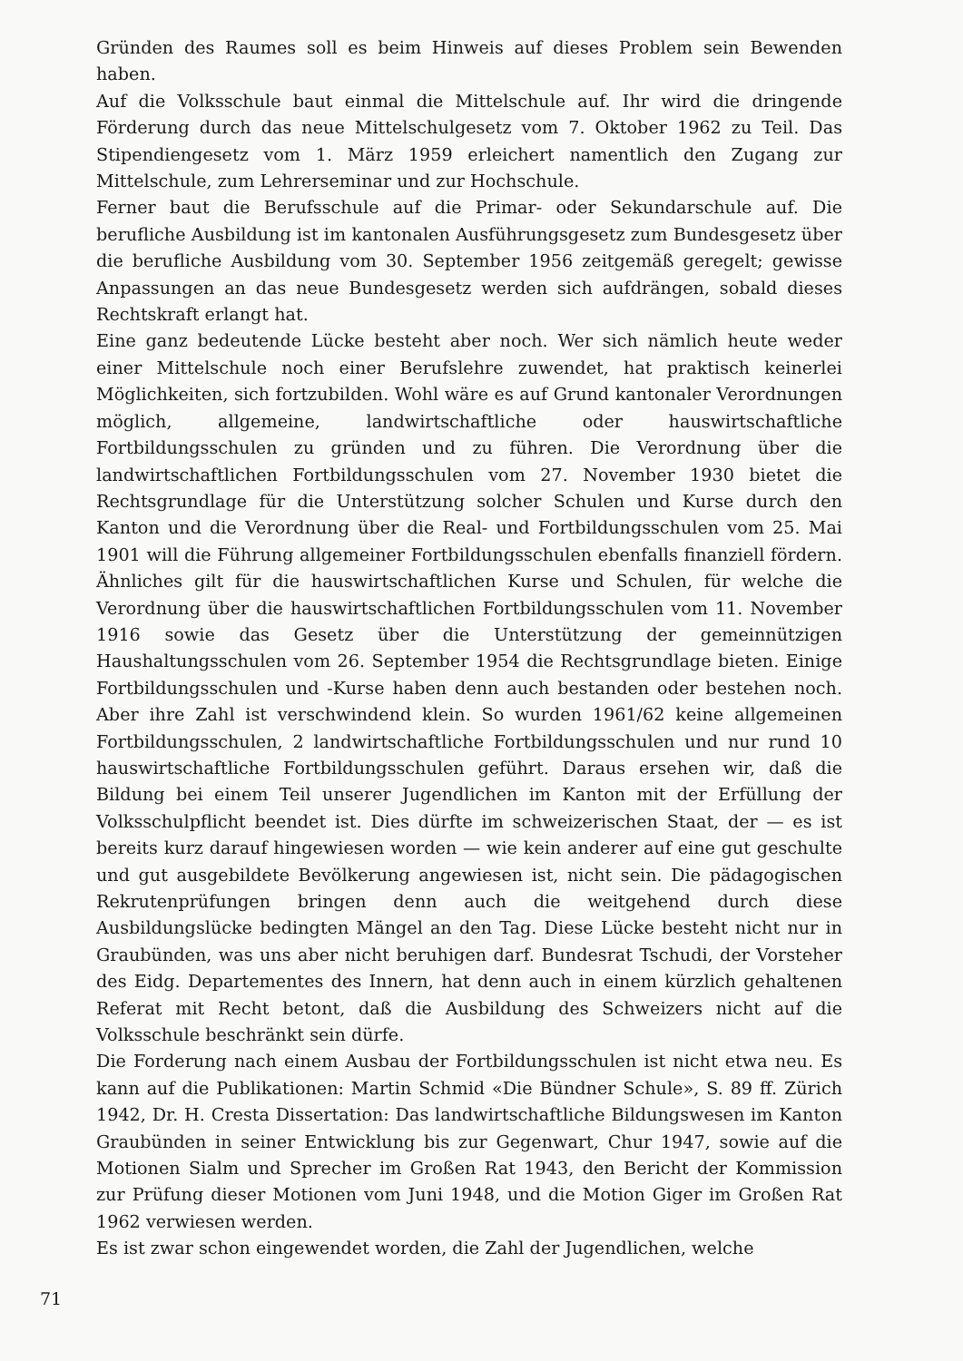Gründen des Raumes soll es beim Hinweis auf dieses Problem sein Bewenden haben.
Auf die Volksschule baut einmal die Mittelschule auf. Ihr wird die dringende Förderung durch das neue Mittelschulgesetz vom 7. Oktober 1962 zu Teil. Das Stipendiengesetz vom 1. März 1959 erleichert namentlich den Zugang zur Mittelschule, zum Lehrerseminar und zur Hochschule.
Ferner baut die Berufsschule auf die Primar- oder Sekundarschule auf. Die berufliche Ausbildung ist im kantonalen Ausführungsgesetz zum Bundesgesetz über die berufliche Ausbildung vom 30. September 1956 zeitgemäß geregelt; gewisse Anpassungen an das neue Bundesgesetz werden sich aufdrängen, sobald dieses Rechtskraft erlangt hat.
Eine ganz bedeutende Lücke besteht aber noch. Wer sich nämlich heute weder einer Mittelschule noch einer Berufslehre zuwendet, hat praktisch keinerlei Möglichkeiten, sich fortzubilden. Wohl wäre es auf Grund kantonaler Verordnungen möglich, allgemeine, landwirtschaftliche oder hauswirtschaftliche Fortbildungsschulen zu gründen und zu führen. Die Verordnung über die landwirtschaftlichen Fortbildungsschulen vom 27. November 1930 bietet die Rechtsgrundlage für die Unterstützung solcher Schulen und Kurse durch den Kanton und die Verordnung über die Real- und Fortbildungsschulen vom 25. Mai 1901 will die Führung allgemeiner Fortbildungsschulen ebenfalls finanziell fördern. Ähnliches gilt für die hauswirtschaftlichen Kurse und Schulen, für welche die Verordnung über die hauswirtschaftlichen Fortbildungsschulen vom 11. November 1916 sowie das Gesetz über die Unterstützung der gemeinnützigen Haushaltungsschulen vom 26. September 1954 die Rechtsgrundlage bieten. Einige Fortbildungsschulen und -Kurse haben denn auch bestanden oder bestehen noch. Aber ihre Zahl ist verschwindend klein. So wurden 1961/62 keine allgemeinen Fortbildungsschulen, 2 landwirtschaftliche Fortbildungsschulen und nur rund 10 hauswirtschaftliche Fortbildungsschulen geführt. Daraus ersehen wir, daß die Bildung bei einem Teil unserer Jugendlichen im Kanton mit der Erfüllung der Volksschulpflicht beendet ist. Dies dürfte im schweizerischen Staat, der — es ist bereits kurz darauf hingewiesen worden — wie kein anderer auf eine gut geschulte und gut ausgebildete Bevölkerung angewiesen ist, nicht sein. Die pädagogischen Rekrutenprüfungen bringen denn auch die weitgehend durch diese Ausbildungslücke bedingten Mängel an den Tag. Diese Lücke besteht nicht nur in Graubünden, was uns aber nicht beruhigen darf. Bundesrat Tschudi, der Vorsteher des Eidg. Departementes des Innern, hat denn auch in einem kürzlich gehaltenen Referat mit Recht betont, daß die Ausbildung des Schweizers nicht auf die Volksschule beschränkt sein dürfe.
Die Forderung nach einem Ausbau der Fortbildungsschulen ist nicht etwa neu. Es kann auf die Publikationen: Martin Schmid «Die Bündner Schule», S. 89 ff. Zürich 1942, Dr. H. Cresta Dissertation: Das landwirtschaftliche Bildungswesen im Kanton Graubünden in seiner Entwicklung bis zur Gegenwart, Chur 1947, sowie auf die Motionen Sialm und Sprecher im Großen Rat 1943, den Bericht der Kommission zur Prüfung dieser Motionen vom Juni 1948, und die Motion Giger im Großen Rat 1962 verwiesen werden.
Es ist zwar schon eingewendet worden, die Zahl der Jugendlichen, welche
71